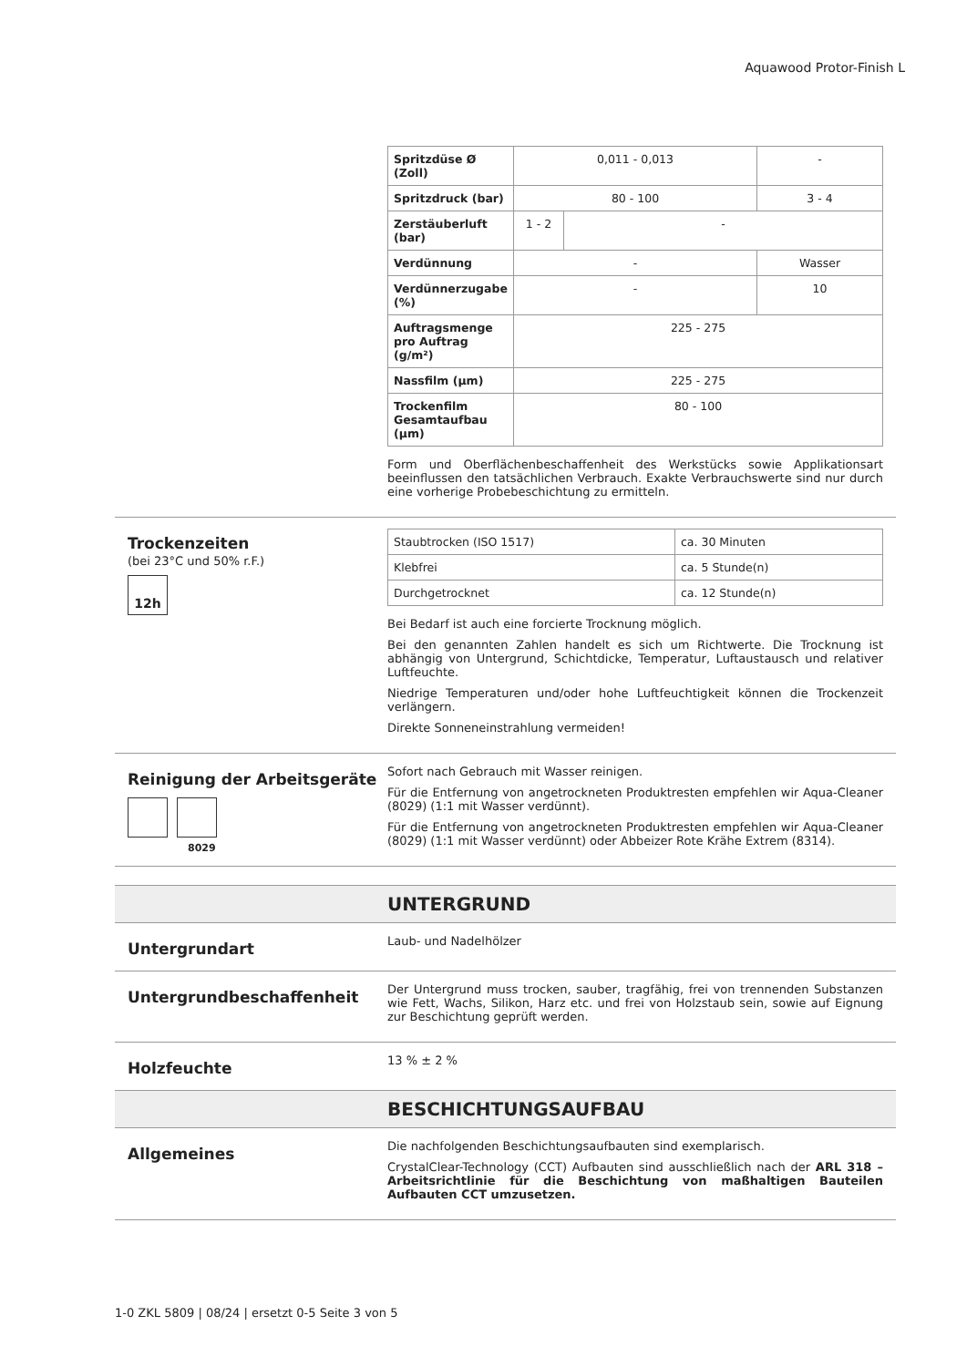Aquawood Protor-Finish L
| Spritzdüse Ø (Zoll) | 0,011 - 0,013 | | - |
| Spritzdruck (bar) | 80 - 100 | | 3 - 4 |
| Zerstäuberluft (bar) | 1 - 2 | - | |
| Verdünnung | - | | Wasser |
| Verdünnerzugabe (%) | - | | 10 |
| Auftragsmenge pro Auftrag (g/m²) | 225 - 275 | | |
| Nassfilm (µm) | 225 - 275 | | |
| Trockenfilm Gesamtaufbau (µm) | 80 - 100 | | |
Form und Oberflächenbeschaffenheit des Werkstücks sowie Applikationsart beeinflussen den tatsächlichen Verbrauch. Exakte Verbrauchswerte sind nur durch eine vorherige Probebeschichtung zu ermitteln.
Trockenzeiten
(bei 23°C und 50% r.F.)
12h
| Staubtrocken (ISO 1517) | ca. 30 Minuten |
| Klebfrei | ca. 5 Stunde(n) |
| Durchgetrocknet | ca. 12 Stunde(n) |
Bei Bedarf ist auch eine forcierte Trocknung möglich.
Bei den genannten Zahlen handelt es sich um Richtwerte. Die Trocknung ist abhängig von Untergrund, Schichtdicke, Temperatur, Luftaustausch und relativer Luftfeuchte.
Niedrige Temperaturen und/oder hohe Luftfeuchtigkeit können die Trockenzeit verlängern.
Direkte Sonneneinstrahlung vermeiden!
Reinigung der Arbeitsgeräte
8029
Sofort nach Gebrauch mit Wasser reinigen.
Für die Entfernung von angetrockneten Produktresten empfehlen wir Aqua-Cleaner (8029) (1:1 mit Wasser verdünnt).
Für die Entfernung von angetrockneten Produktresten empfehlen wir Aqua-Cleaner (8029) (1:1 mit Wasser verdünnt) oder Abbeizer Rote Krähe Extrem (8314).
UNTERGRUND
Untergrundart
Laub- und Nadelhölzer
Untergrundbeschaffenheit
Der Untergrund muss trocken, sauber, tragfähig, frei von trennenden Substanzen wie Fett, Wachs, Silikon, Harz etc. und frei von Holzstaub sein, sowie auf Eignung zur Beschichtung geprüft werden.
Holzfeuchte
13 % ± 2 %
BESCHICHTUNGSAUFBAU
Allgemeines
Die nachfolgenden Beschichtungsaufbauten sind exemplarisch.
CrystalClear-Technology (CCT) Aufbauten sind ausschließlich nach der ARL 318 – Arbeitsrichtlinie für die Beschichtung von maßhaltigen Bauteilen Aufbauten CCT umzusetzen.
1-0 ZKL 5809 | 08/24 | ersetzt 0-5 Seite 3 von 5